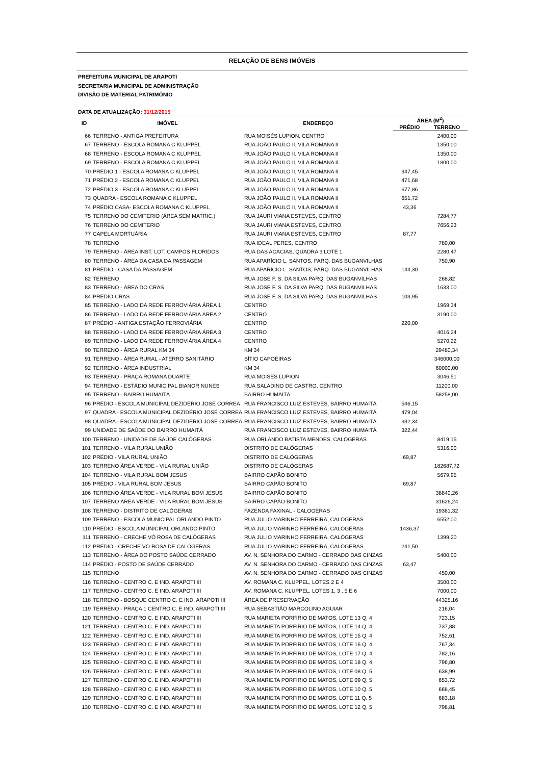RELAÇÃO DE BENS IMÓVEIS
PREFEITURA MUNICIPAL DE ARAPOTI
SECRETARIA MUNICIPAL DE ADMINISTRAÇÃO
DIVISÃO DE MATERIAL PATRIMÔNIO
DATA DE ATUALIZAÇÃO: 31/12/2015
| ID | IMÓVEL | ENDEREÇO | ÁREA (M<sup>2</sup>) | |
| --- | --- | --- | --- | --- |
| | | | PRÉDIO | TERRENO |
| 66 | TERRENO - ANTIGA PREFEITURA | RUA MOISÉS LUPION, CENTRO | | 2400,00 |
| 67 | TERRENO - ESCOLA ROMANA C KLUPPEL | RUA JOÃO PAULO II, VILA ROMANA II | | 1350,00 |
| 68 | TERRENO - ESCOLA ROMANA C KLUPPEL | RUA JOÃO PAULO II, VILA ROMANA II | | 1350,00 |
| 69 | TERRENO - ESCOLA ROMANA C KLUPPEL | RUA JOÃO PAULO II, VILA ROMANA II | | 1800,00 |
| 70 | PRÉDIO 1 - ESCOLA ROMANA C KLUPPEL | RUA JOÃO PAULO II, VILA ROMANA II | 347,45 | |
| 71 | PRÉDIO 2 - ESCOLA ROMANA C KLUPPEL | RUA JOÃO PAULO II, VILA ROMANA II | 471,68 | |
| 72 | PRÉDIO 3 - ESCOLA ROMANA C KLUPPEL | RUA JOÃO PAULO II, VILA ROMANA II | 677,86 | |
| 73 | QUADRA - ESCOLA ROMANA C KLUPPEL | RUA JOÃO PAULO II, VILA ROMANA II | 651,72 | |
| 74 | PRÉDIO CASA- ESCOLA ROMANA C KLUPPEL | RUA JOÃO PAULO II, VILA ROMANA II | 43,36 | |
| 75 | TERRENO DO CEMITERIO (ÁREA SEM MATRIC.) | RUA JAURI VIANA ESTEVES, CENTRO | | 7284,77 |
| 76 | TERRENO DO CEMITERIO | RUA JAURI VIANA ESTEVES, CENTRO | | 7656,23 |
| 77 | CAPELA MORTUÁRIA | RUA JAURI VIANA ESTEVES, CENTRO | 87,77 | |
| 78 | TERRENO | RUA IDEAL PERES, CENTRO | | 780,00 |
| 79 | TERRENO - ÁREA INST. LOT. CAMPOS FLORIDOS | RUA DAS ACACIAS, QUADRA 3 LOTE 1 | | 2280,47 |
| 80 | TERRENO - ÁREA DA CASA DA PASSAGEM | RUA APARÍCIO L. SANTOS, PARQ. DAS BUGANVILHAS | | 750,90 |
| 81 | PRÉDIO - CASA DA PASSAGEM | RUA APARÍCIO L. SANTOS, PARQ. DAS BUGANVILHAS | 144,30 | |
| 82 | TERRENO | RUA JOSE F. S. DA SILVA PARQ. DAS BUGANVILHAS | | 268,82 |
| 83 | TERRENO - ÁREA DO CRAS | RUA JOSE F. S. DA SILVA PARQ. DAS BUGANVILHAS | | 1633,00 |
| 84 | PRÉDIO CRAS | RUA JOSE F. S. DA SILVA PARQ. DAS BUGANVILHAS | 103,95 | |
| 85 | TERRENO - LADO DA REDE FERROVIÁRIA ÁREA 1 | CENTRO | | 1969,34 |
| 86 | TERRENO - LADO DA REDE FERROVIÁRIA ÁREA 2 | CENTRO | | 3190,00 |
| 87 | PRÉDIO - ANTIGA ESTAÇÃO FERROVIÁRIA | CENTRO | 220,00 | |
| 88 | TERRENO - LADO DA REDE FERROVIÁRIA ÁREA 3 | CENTRO | | 4016,24 |
| 89 | TERRENO - LADO DA REDE FERROVIÁRIA ÁREA 4 | CENTRO | | 5270,22 |
| 90 | TERRENO - ÁREA RURAL KM 34 | KM 34 | | 29480,34 |
| 91 | TERRENO - ÁREA RURAL - ATERRO SANITÁRIO | SÍTIO CAPOEIRAS | | 346000,00 |
| 92 | TERRENO - ÁREA INDUSTRIAL | KM 34 | | 60000,00 |
| 93 | TERRENO - PRAÇA ROMANA DUARTE | RUA MOISES LUPION | | 3046,51 |
| 94 | TERRENO - ESTÁDIO MUNICIPAL BIANOR NUNES | RUA SALADINO DE CASTRO, CENTRO | | 11200,00 |
| 95 | TERRENO - BAIRRO HUMAITÁ | BAIRRO HUMAITÁ | | 58258,00 |
| 96 | PRÉDIO - ESCOLA MUNICIPAL DEZIDÉRIO JOSÉ CORREA | RUA FRANCISCO LUIZ ESTEVES, BAIRRO HUMAITÁ | 546,15 | |
| 97 | QUADRA - ESCOLA MUNICIPAL DEZIDÉRIO JOSÉ CORREA | RUA FRANCISCO LUIZ ESTEVES, BAIRRO HUMAITÁ | 479,04 | |
| 98 | QUADRA - ESCOLA MUNICIPAL DEZIDÉRIO JOSÉ CORREA | RUA FRANCISCO LUIZ ESTEVES, BAIRRO HUMAITÁ | 332,34 | |
| 99 | UNIDADE DE SAÚDE DO BAIRRO HUMAITÁ | RUA FRANCISCO LUIZ ESTEVES, BAIRRO HUMAITÁ | 322,44 | |
| 100 | TERRENO - UNIDADE DE SAÚDE CALÓGERAS | RUA ORLANDO BATISTA MENDES, CALÓGERAS | | 8419,15 |
| 101 | TERRENO - VILA RURAL UNIÃO | DISTRITO DE CALÓGERAS | | 5316,00 |
| 102 | PRÉDIO - VILA RURAL UNIÃO | DISTRITO DE CALÓGERAS | 69,87 | |
| 103 | TERRENO ÁREA VERDE - VILA RURAL UNIÃO | DISTRITO DE CALÓGERAS | | 182687,72 |
| 104 | TERRENO - VILA RURAL BOM JESUS | BAIRRO CAPÃO BONITO | | 5679,95 |
| 105 | PRÉDIO - VILA RURAL BOM JESUS | BAIRRO CAPÃO BONITO | 69,87 | |
| 106 | TERRENO ÁREA VERDE - VILA RURAL BOM JESUS | BAIRRO CAPÃO BONITO | | 38840,26 |
| 107 | TERRENO ÁREA VERDE - VILA RURAL BOM JESUS | BAIRRO CAPÃO BONITO | | 31626,24 |
| 108 | TERRENO - DISTRITO DE CALÓGERAS | FAZENDA FAXINAL - CALOGERAS | | 19361,32 |
| 109 | TERRENO - ESCOLA MUNICIPAL ORLANDO PINTO | RUA JULIO MARINHO FERREIRA, CALÓGERAS | | 6552,00 |
| 110 | PRÉDIO - ESCOLA MUNICIPAL ORLANDO PINTO | RUA JULIO MARINHO FERREIRA, CALÓGERAS | 1436,37 | |
| 111 | TERRENO - CRECHE VÓ ROSA DE CALÓGERAS | RUA JULIO MARINHO FERREIRA, CALÓGERAS | | 1399,20 |
| 112 | PRÉDIO - CRECHE VÓ ROSA DE CALÓGERAS | RUA JULIO MARINHO FERREIRA, CALÓGERAS | 241,50 | |
| 113 | TERRENO - ÁREA DO POSTO SAÚDE CERRADO | AV. N. SENHORA DO CARMO - CERRADO DAS CINZAS | | 5400,00 |
| 114 | PRÉDIO - POSTO DE SAÚDE CERRADO | AV. N. SENHORA DO CARMO - CERRADO DAS CINZAS | 63,47 | |
| 115 | TERRENO | AV. N. SENHORA DO CARMO - CERRADO DAS CINZAS | | 450,00 |
| 116 | TERRENO - CENTRO C. E IND. ARAPOTI III | AV. ROMANA C. KLUPPEL, LOTES 2 E 4 | | 3500,00 |
| 117 | TERRENO - CENTRO C. E IND. ARAPOTI III | AV. ROMANA C. KLUPPEL, LOTES 1, 3 , 5 E 6 | | 7000,00 |
| 118 | TERRENO - BOSQUE CENTRO C. E IND. ARAPOTI III | ÁREA DE PRESERVAÇÃO | | 44325,16 |
| 119 | TERRENO - PRAÇA 1 CENTRO C. E IND. ARAPOTI III | RUA SEBASTIÃO MARCOLINO AGUIAR | | 216,04 |
| 120 | TERRENO - CENTRO C. E IND. ARAPOTI III | RUA MARIETA PORFIRIO DE MATOS, LOTE 13 Q. 4 | | 723,15 |
| 121 | TERRENO - CENTRO C. E IND. ARAPOTI III | RUA MARIETA PORFIRIO DE MATOS, LOTE 14 Q. 4 | | 737,88 |
| 122 | TERRENO - CENTRO C. E IND. ARAPOTI III | RUA MARIETA PORFIRIO DE MATOS, LOTE 15 Q. 4 | | 752,61 |
| 123 | TERRENO - CENTRO C. E IND. ARAPOTI III | RUA MARIETA PORFIRIO DE MATOS, LOTE 16 Q. 4 | | 767,34 |
| 124 | TERRENO - CENTRO C. E IND. ARAPOTI III | RUA MARIETA PORFIRIO DE MATOS, LOTE 17 Q. 4 | | 782,16 |
| 125 | TERRENO - CENTRO C. E IND. ARAPOTI III | RUA MARIETA PORFIRIO DE MATOS, LOTE 18 Q. 4 | | 796,80 |
| 126 | TERRENO - CENTRO C. E IND. ARAPOTI III | RUA MARIETA PORFIRIO DE MATOS, LOTE 08 Q. 5 | | 638,99 |
| 127 | TERRENO - CENTRO C. E IND. ARAPOTI III | RUA MARIETA PORFIRIO DE MATOS, LOTE 09 Q. 5 | | 653,72 |
| 128 | TERRENO - CENTRO C. E IND. ARAPOTI III | RUA MARIETA PORFIRIO DE MATOS, LOTE 10 Q. 5 | | 668,45 |
| 129 | TERRENO - CENTRO C. E IND. ARAPOTI III | RUA MARIETA PORFIRIO DE MATOS, LOTE 11 Q. 5 | | 683,18 |
| 130 | TERRENO - CENTRO C. E IND. ARAPOTI III | RUA MARIETA PORFIRIO DE MATOS, LOTE 12 Q. 5 | | 798,81 |